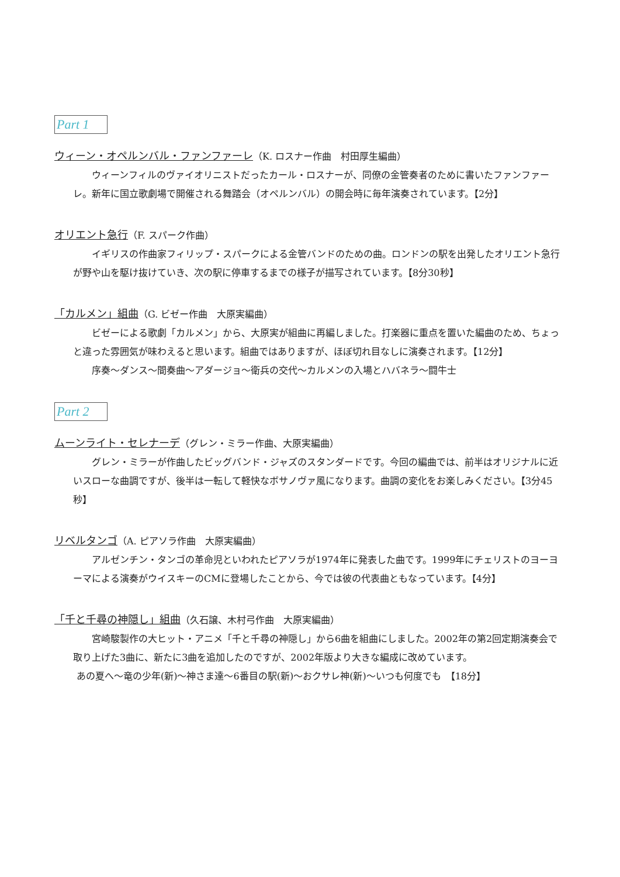Part 1
ウィーン・オペルンバル・ファンファーレ（K. ロスナー作曲　村田厚生編曲）
ウィーンフィルのヴァイオリニストだったカール・ロスナーが、同僚の金管奏者のために書いたファンファーレ。新年に国立歌劇場で開催される舞踏会（オペルンバル）の開会時に毎年演奏されています。【2分】
オリエント急行（F. スパーク作曲）
イギリスの作曲家フィリップ・スパークによる金管バンドのための曲。ロンドンの駅を出発したオリエント急行が野や山を駆け抜けていき、次の駅に停車するまでの様子が描写されています。【8分30秒】
「カルメン」組曲（G. ビゼー作曲　大原実編曲）
ビゼーによる歌劇「カルメン」から、大原実が組曲に再編しました。打楽器に重点を置いた編曲のため、ちょっと違った雰囲気が味わえると思います。組曲ではありますが、ほぼ切れ目なしに演奏されます。【12分】
序奏～ダンス～間奏曲～アダージョ～衛兵の交代～カルメンの入場とハバネラ～闘牛士
Part 2
ムーンライト・セレナーデ（グレン・ミラー作曲、大原実編曲）
グレン・ミラーが作曲したビッグバンド・ジャズのスタンダードです。今回の編曲では、前半はオリジナルに近いスローな曲調ですが、後半は一転して軽快なボサノヴァ風になります。曲調の変化をお楽しみください。【3分45秒】
リベルタンゴ（A. ピアソラ作曲　大原実編曲）
アルゼンチン・タンゴの革命児といわれたピアソラが1974年に発表した曲です。1999年にチェリストのヨーヨーマによる演奏がウイスキーのCMに登場したことから、今では彼の代表曲ともなっています。【4分】
「千と千尋の神隠し」組曲（久石譲、木村弓作曲　大原実編曲）
宮崎駿製作の大ヒット・アニメ「千と千尋の神隠し」から6曲を組曲にしました。2002年の第2回定期演奏会で取り上げた3曲に、新たに3曲を追加したのですが、2002年版より大きな編成に改めています。
あの夏へ～竜の少年(新)～神さま達～6番目の駅(新)～おクサレ神(新)～いつも何度でも　【18分】